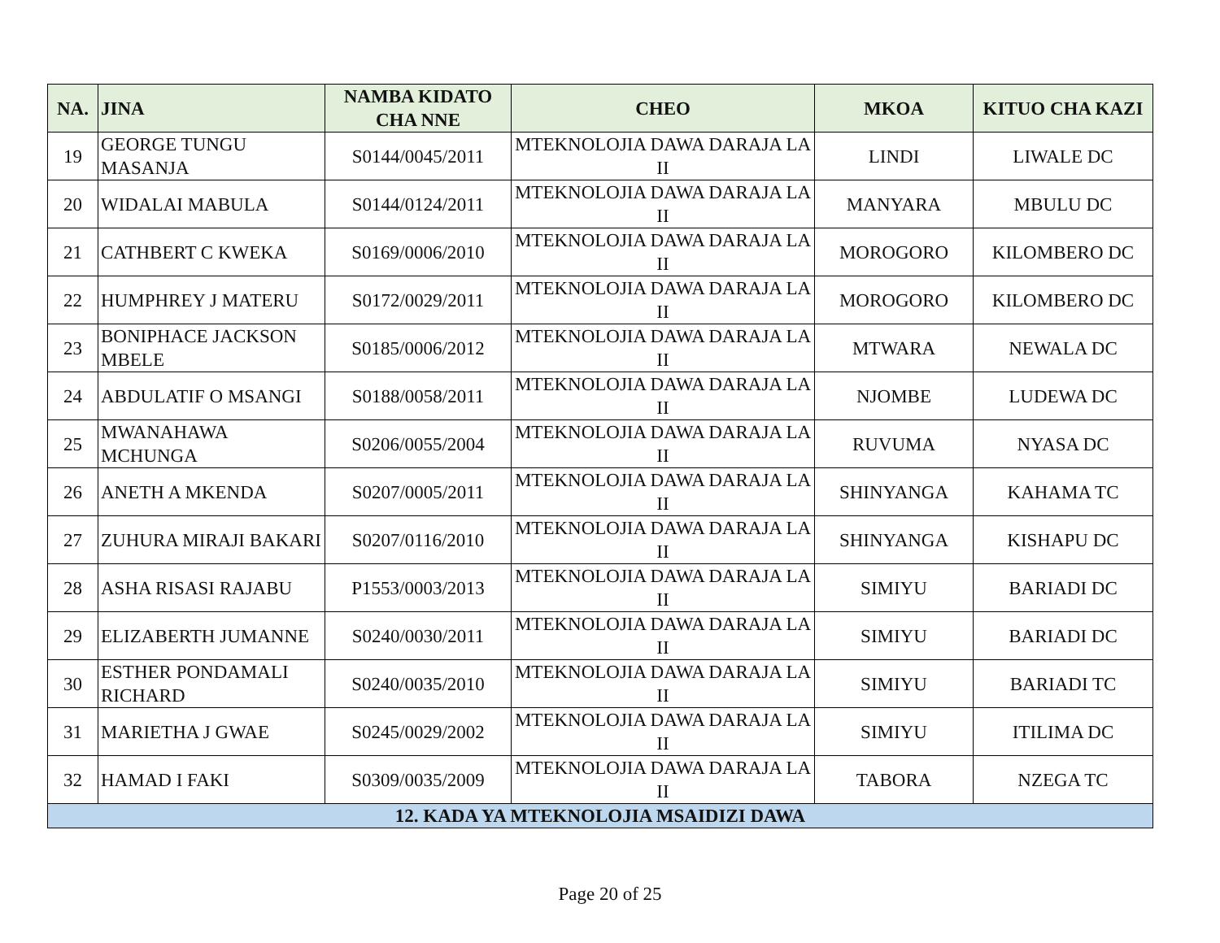| NA. | JINA | NAMBA KIDATO CHA NNE | CHEO | MKOA | KITUO CHA KAZI |
| --- | --- | --- | --- | --- | --- |
| 19 | GEORGE TUNGU MASANJA | S0144/0045/2011 | MTEKNOLOJIA DAWA DARAJA LA II | LINDI | LIWALE DC |
| 20 | WIDALAI MABULA | S0144/0124/2011 | MTEKNOLOJIA DAWA DARAJA LA II | MANYARA | MBULU DC |
| 21 | CATHBERT C KWEKA | S0169/0006/2010 | MTEKNOLOJIA DAWA DARAJA LA II | MOROGORO | KILOMBERO DC |
| 22 | HUMPHREY J MATERU | S0172/0029/2011 | MTEKNOLOJIA DAWA DARAJA LA II | MOROGORO | KILOMBERO DC |
| 23 | BONIPHACE JACKSON MBELE | S0185/0006/2012 | MTEKNOLOJIA DAWA DARAJA LA II | MTWARA | NEWALA DC |
| 24 | ABDULATIF O MSANGI | S0188/0058/2011 | MTEKNOLOJIA DAWA DARAJA LA II | NJOMBE | LUDEWA DC |
| 25 | MWANAHAWA MCHUNGA | S0206/0055/2004 | MTEKNOLOJIA DAWA DARAJA LA II | RUVUMA | NYASA DC |
| 26 | ANETH A MKENDA | S0207/0005/2011 | MTEKNOLOJIA DAWA DARAJA LA II | SHINYANGA | KAHAMA TC |
| 27 | ZUHURA MIRAJI BAKARI | S0207/0116/2010 | MTEKNOLOJIA DAWA DARAJA LA II | SHINYANGA | KISHAPU DC |
| 28 | ASHA RISASI RAJABU | P1553/0003/2013 | MTEKNOLOJIA DAWA DARAJA LA II | SIMIYU | BARIADI DC |
| 29 | ELIZABERTH JUMANNE | S0240/0030/2011 | MTEKNOLOJIA DAWA DARAJA LA II | SIMIYU | BARIADI DC |
| 30 | ESTHER PONDAMALI RICHARD | S0240/0035/2010 | MTEKNOLOJIA DAWA DARAJA LA II | SIMIYU | BARIADI TC |
| 31 | MARIETHA J GWAE | S0245/0029/2002 | MTEKNOLOJIA DAWA DARAJA LA II | SIMIYU | ITILIMA DC |
| 32 | HAMAD I FAKI | S0309/0035/2009 | MTEKNOLOJIA DAWA DARAJA LA II | TABORA | NZEGA TC |
| 12. KADA YA MTEKNOLOJIA MSAIDIZI DAWA | | | | | |
Page 20 of 25